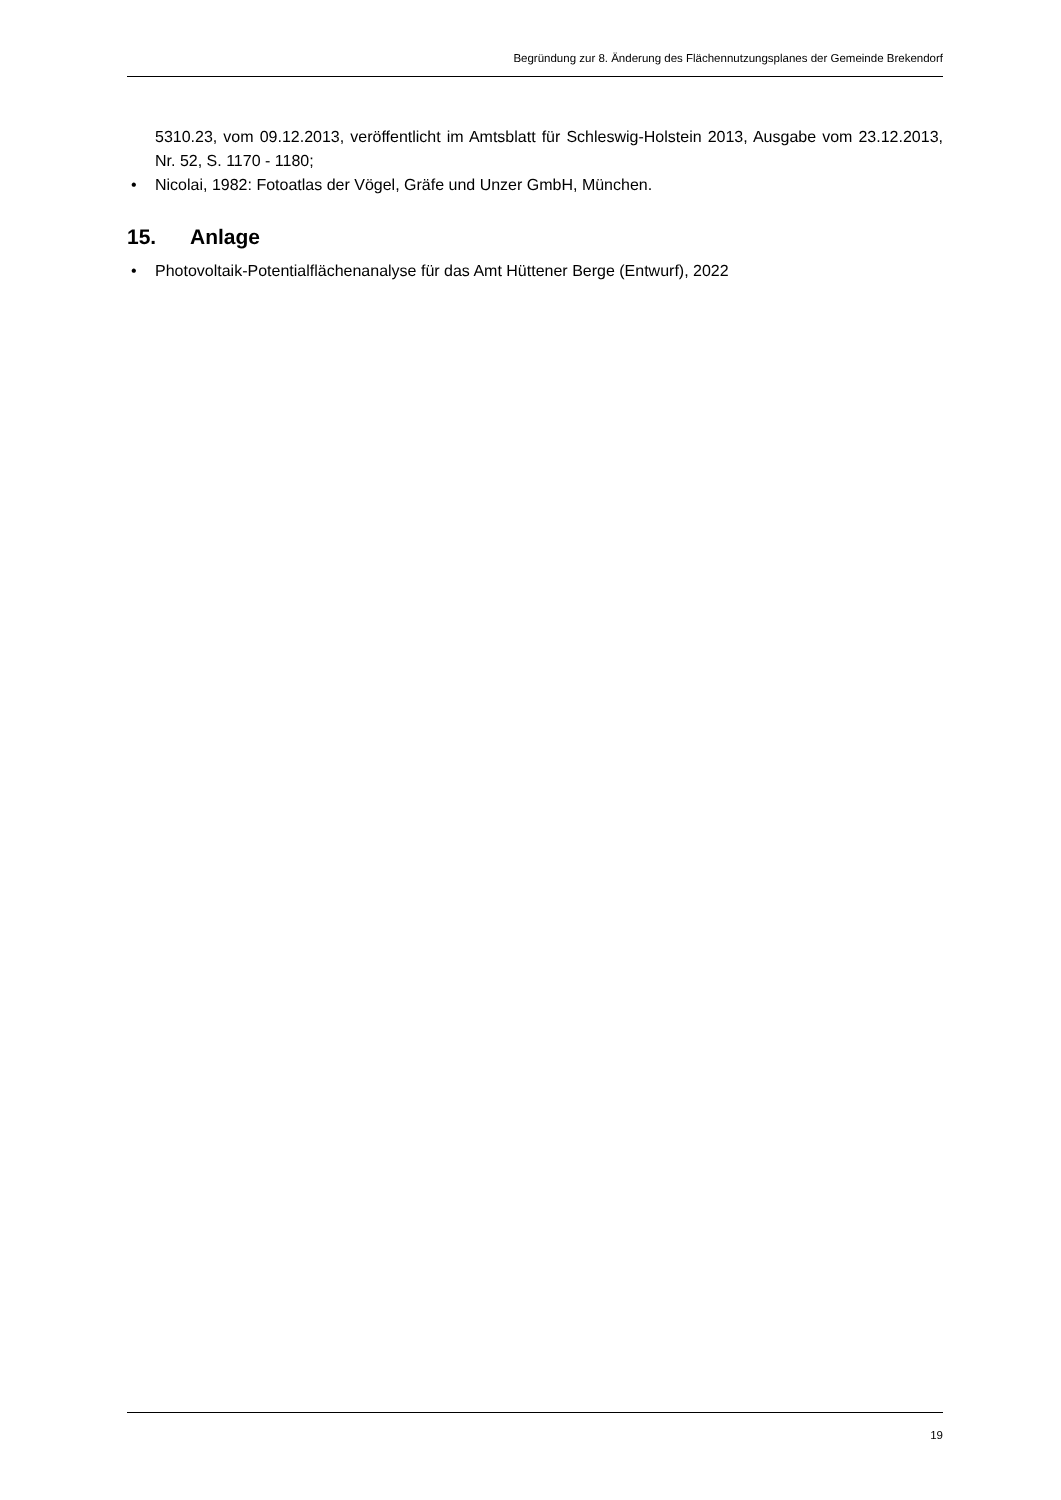Begründung zur 8. Änderung des Flächennutzungsplanes der Gemeinde Brekendorf
5310.23, vom 09.12.2013, veröffentlicht im Amtsblatt für Schleswig-Holstein 2013, Ausgabe vom 23.12.2013, Nr. 52, S. 1170 - 1180;
• Nicolai, 1982: Fotoatlas der Vögel, Gräfe und Unzer GmbH, München.
15. Anlage
• Photovoltaik-Potentialflächenanalyse für das Amt Hüttener Berge (Entwurf), 2022
19